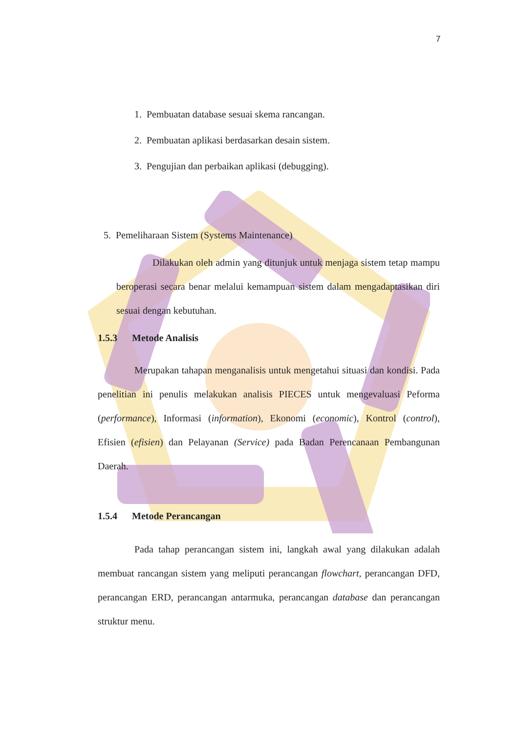7
1. Pembuatan database sesuai skema rancangan.
2. Pembuatan aplikasi berdasarkan desain sistem.
3. Pengujian dan perbaikan aplikasi (debugging).
5. Pemeliharaan Sistem (Systems Maintenance)
Dilakukan oleh admin yang ditunjuk untuk menjaga sistem tetap mampu beroperasi secara benar melalui kemampuan sistem dalam mengadaptasikan diri sesuai dengan kebutuhan.
1.5.3 Metode Analisis
Merupakan tahapan menganalisis untuk mengetahui situasi dan kondisi. Pada penelitian ini penulis melakukan analisis PIECES untuk mengevaluasi Peforma (performance), Informasi (information), Ekonomi (economic), Kontrol (control), Efisien (efisien) dan Pelayanan (Service) pada Badan Perencanaan Pembangunan Daerah.
1.5.4 Metode Perancangan
Pada tahap perancangan sistem ini, langkah awal yang dilakukan adalah membuat rancangan sistem yang meliputi perancangan flowchart, perancangan DFD, perancangan ERD, perancangan antarmuka, perancangan database dan perancangan struktur menu.